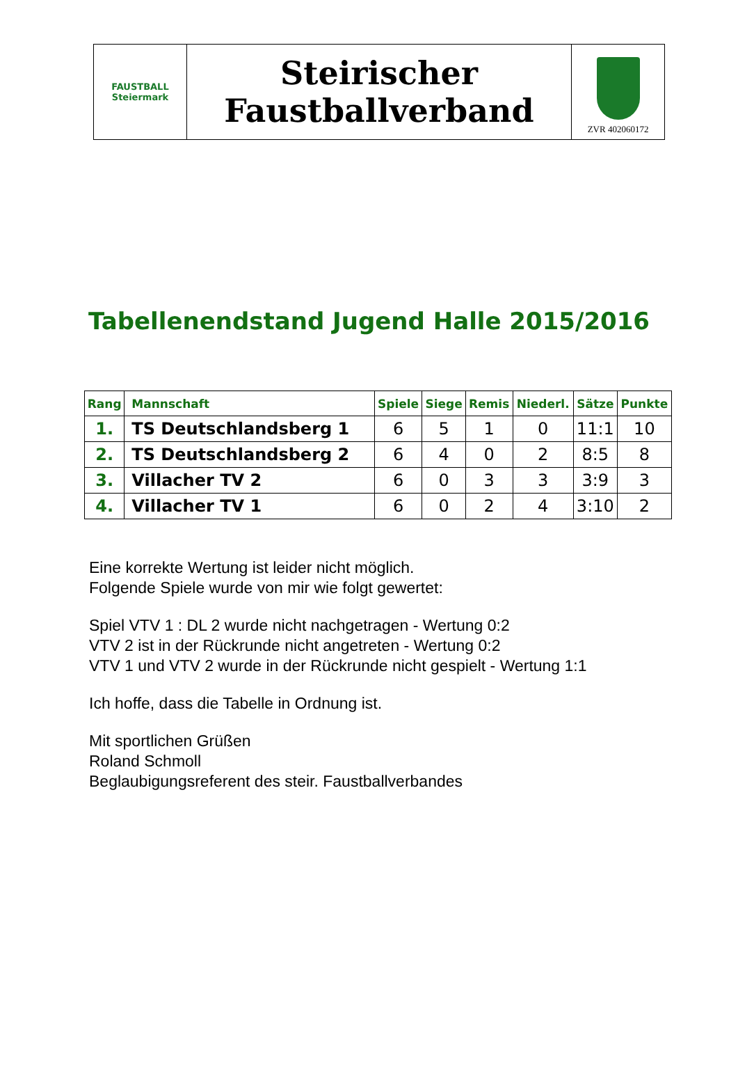FAUSTBALL
Steiermark
Steirischer
Faustballverband
ZVR 402060172
Tabellenendstand Jugend Halle 2015/2016
| Rang | Mannschaft | Spiele | Siege | Remis | Niederl. | Sätze | Punkte |
| --- | --- | --- | --- | --- | --- | --- | --- |
| 1. | TS Deutschlandsberg 1 | 6 | 5 | 1 | 0 | 11:1 | 10 |
| 2. | TS Deutschlandsberg 2 | 6 | 4 | 0 | 2 | 8:5 | 8 |
| 3. | Villacher TV 2 | 6 | 0 | 3 | 3 | 3:9 | 3 |
| 4. | Villacher TV 1 | 6 | 0 | 2 | 4 | 3:10 | 2 |
Eine korrekte Wertung ist leider nicht möglich.
Folgende Spiele wurde von mir wie folgt gewertet:
Spiel VTV 1 : DL 2 wurde nicht nachgetragen - Wertung 0:2
VTV 2 ist in der Rückrunde nicht angetreten - Wertung 0:2
VTV 1 und VTV 2 wurde in der Rückrunde nicht gespielt - Wertung 1:1
Ich hoffe, dass die Tabelle in Ordnung ist.
Mit sportlichen Grüßen
Roland Schmoll
Beglaubigungsreferent des steir. Faustballverbandes